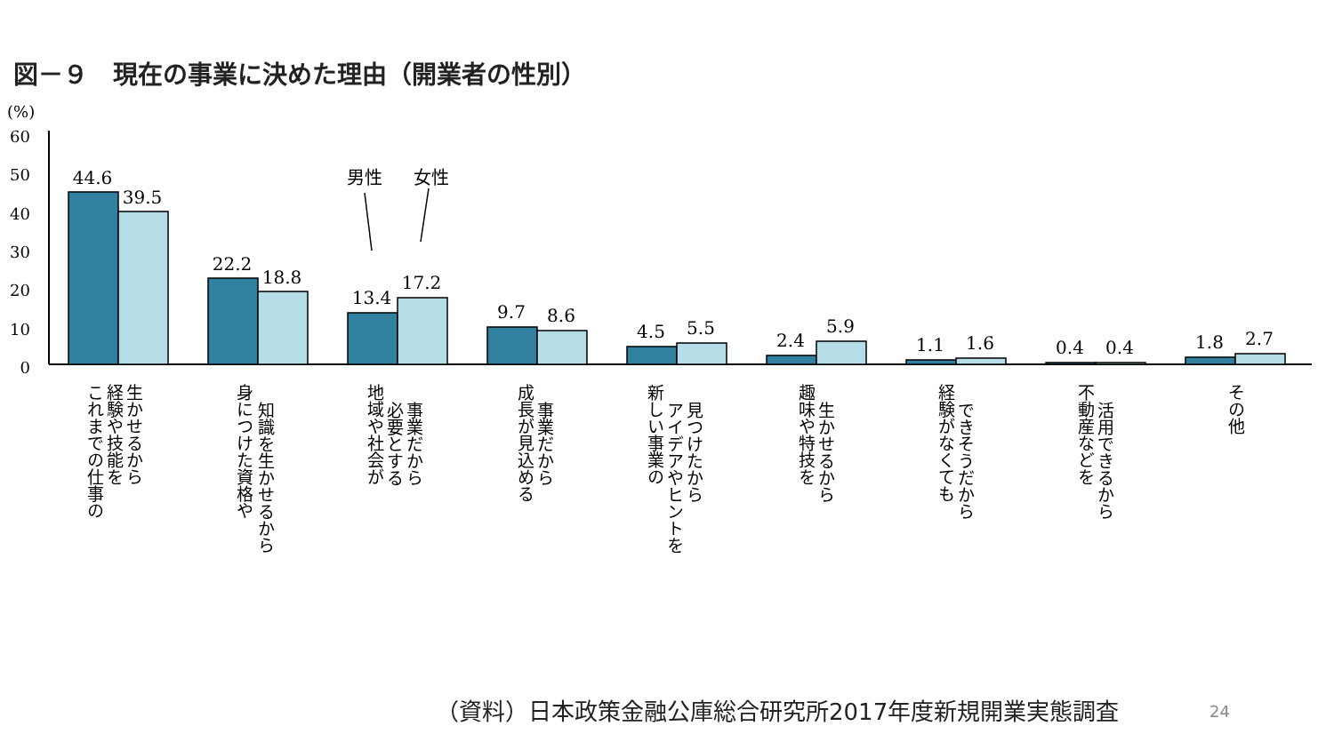図－９　現在の事業に決めた理由（開業者の性別）
(%)
60
50
40
30
20
10
0
44.6
39.5
22.2
18.8
13.4
17.2
9.7
8.6
4.5
5.5
2.4
5.9
1.1
1.6
0.4
0.4
1.8
2.7
男性
女性
生かせるから
経験や技能を
これまでの仕事の
知識を生かせるから
身につけた資格や
事業だから
必要とする
地域や社会が
事業だから
成長が見込める
見つけたから
アイデアやヒントを
新しい事業の
生かせるから
趣味や特技を
できそうだから
経験がなくても
活用できるから
不動産などを
その他
（資料）日本政策金融公庫総合研究所2017年度新規開業実態調査
24